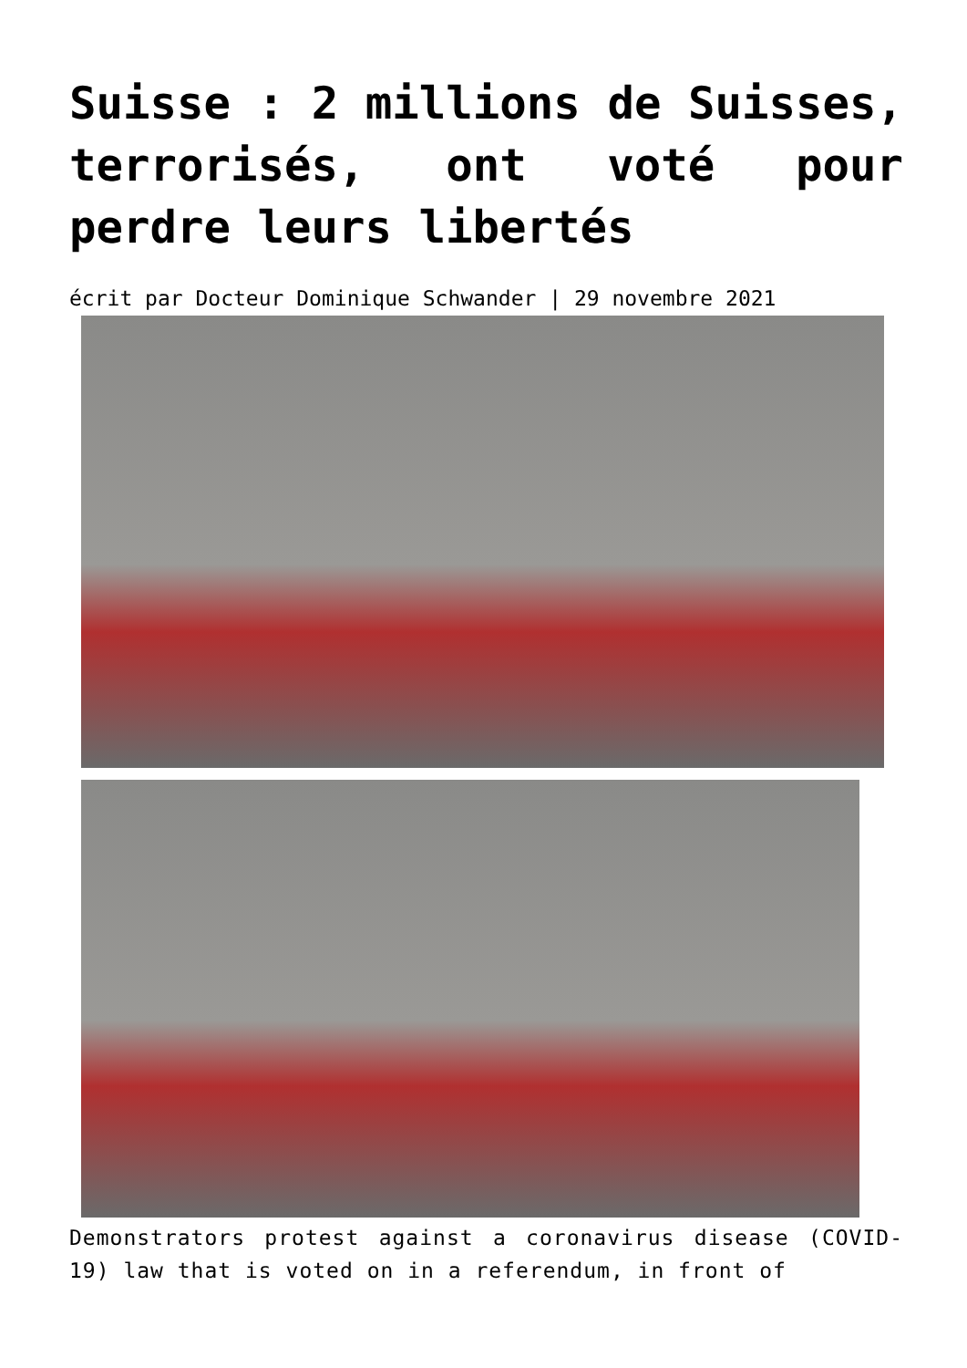Suisse : 2 millions de Suisses, terrorisés, ont voté pour perdre leurs libertés
écrit par Docteur Dominique Schwander | 29 novembre 2021
Demonstrators protest against a coronavirus disease (COVID-19) law that is voted on in a referendum, in front of